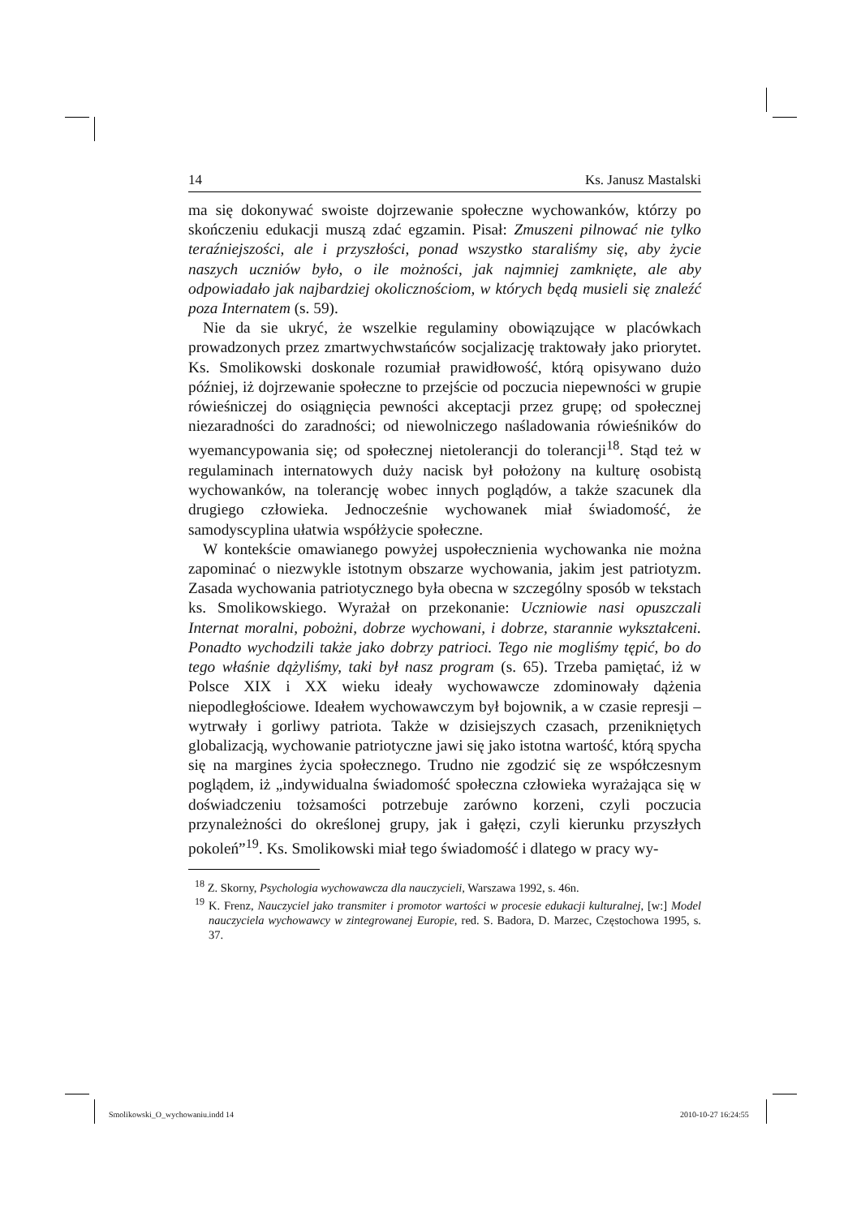14 Ks. Janusz Mastalski
ma się dokonywać swoiste dojrzewanie społeczne wychowanków, którzy po skończeniu edukacji muszą zdać egzamin. Pisał: Zmuszeni pilnować nie tylko teraźniejszości, ale i przyszłości, ponad wszystko staraliśmy się, aby życie naszych uczniów było, o ile możności, jak najmniej zamknięte, ale aby odpowiadało jak najbardziej okolicznościom, w których będą musieli się znaleźć poza Internatem (s. 59).
Nie da sie ukryć, że wszelkie regulaminy obowiązujące w placówkach prowadzonych przez zmartwychwstańców socjalizację traktowały jako priorytet. Ks. Smolikowski doskonale rozumiał prawidłowość, którą opisywano dużo później, iż dojrzewanie społeczne to przejście od poczucia niepewności w grupie rówieśniczej do osiągnięcia pewności akceptacji przez grupę; od społecznej niezaradności do zaradności; od niewolniczego naśladowania rówieśników do wyemancypowania się; od społecznej nietolerancji do tolerancji<sup>18</sup>. Stąd też w regulaminach internatowych duży nacisk był położony na kulturę osobistą wychowanków, na tolerancję wobec innych poglądów, a także szacunek dla drugiego człowieka. Jednocześnie wychowanek miał świadomość, że samodyscyplina ułatwia współżycie społeczne.
W kontekście omawianego powyżej uspołecznienia wychowanka nie można zapominać o niezwykle istotnym obszarze wychowania, jakim jest patriotyzm. Zasada wychowania patriotycznego była obecna w szczególny sposób w tekstach ks. Smolikowskiego. Wyrażał on przekonanie: Uczniowie nasi opuszczali Internat moralni, pobożni, dobrze wychowani, i dobrze, starannie wykształceni. Ponadto wychodzili także jako dobrzy patrioci. Tego nie mogliśmy tępić, bo do tego właśnie dążyliśmy, taki był nasz program (s. 65). Trzeba pamiętać, iż w Polsce XIX i XX wieku ideały wychowawcze zdominowały dążenia niepodległościowe. Ideałem wychowawczym był bojownik, a w czasie represji – wytrwały i gorliwy patriota. Także w dzisiejszych czasach, przenikniętych globalizacją, wychowanie patriotyczne jawi się jako istotna wartość, którą spycha się na margines życia społecznego. Trudno nie zgodzić się ze współczesnym poglądem, iż „indywidualna świadomość społeczna człowieka wyrażająca się w doświadczeniu tożsamości potrzebuje zarówno korzeni, czyli poczucia przynależności do określonej grupy, jak i gałęzi, czyli kierunku przyszłych pokoleń”<sup>19</sup>. Ks. Smolikowski miał tego świadomość i dlatego w pracy wy-
<sup>18</sup> Z. Skorny, Psychologia wychowawcza dla nauczycieli, Warszawa 1992, s. 46n.
<sup>19</sup> K. Frenz, Nauczyciel jako transmiter i promotor wartości w procesie edukacji kulturalnej, [w:] Model nauczyciela wychowawcy w zintegrowanej Europie, red. S. Badora, D. Marzec, Częstochowa 1995, s. 37.
Smolikowski_O_wychowaniu.indd 14
2010-10-27 16:24:55